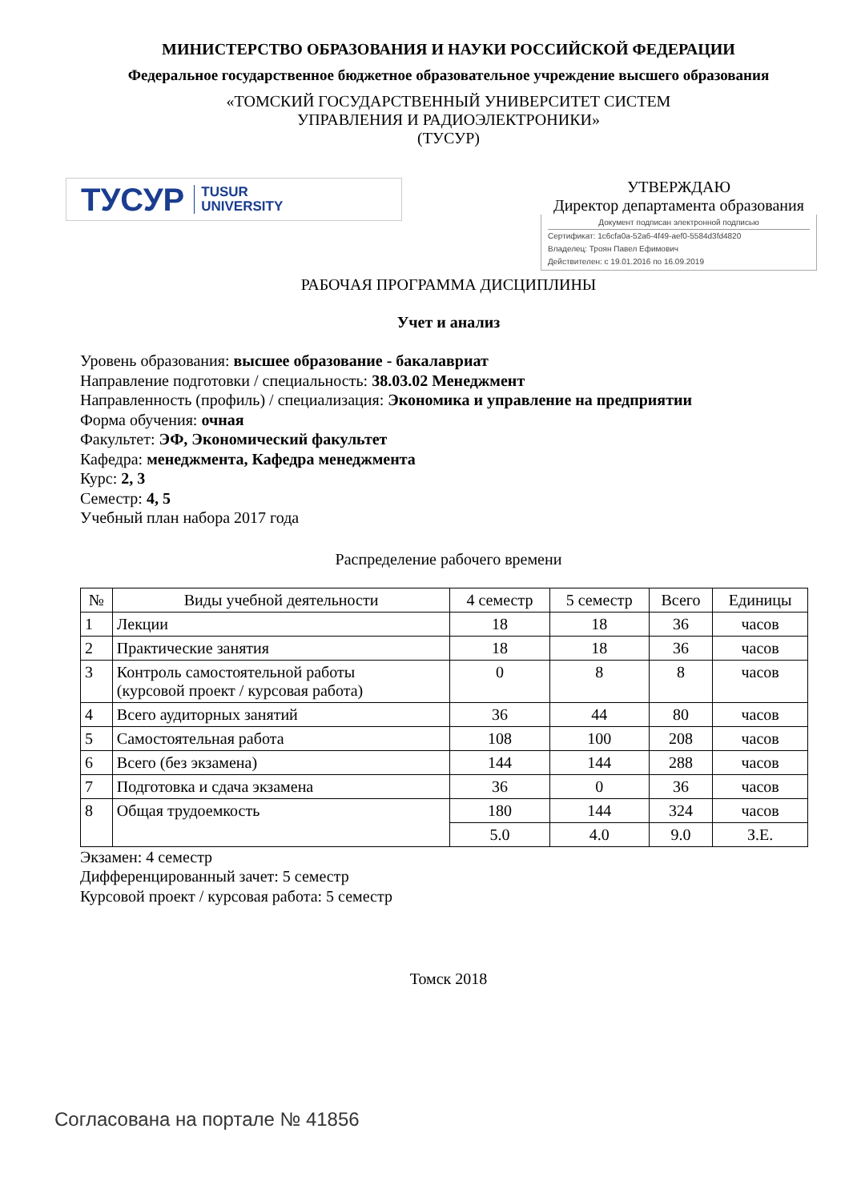МИНИСТЕРСТВО ОБРАЗОВАНИЯ И НАУКИ РОССИЙСКОЙ ФЕДЕРАЦИИ
Федеральное государственное бюджетное образовательное учреждение высшего образования
«ТОМСКИЙ ГОСУДАРСТВЕННЫЙ УНИВЕРСИТЕТ СИСТЕМ
УПРАВЛЕНИЯ И РАДИОЭЛЕКТРОНИКИ»
(ТУСУР)
ТУСУР TUSUR
UNIVERSITY
УТВЕРЖДАЮ
Директор департамента образования
Документ подписан электронной подписью
Сертификат: 1c6cfa0a-52a6-4f49-aef0-5584d3fd4820
Владелец: Троян Павел Ефимович
Действителен: с 19.01.2016 по 16.09.2019
РАБОЧАЯ ПРОГРАММА ДИСЦИПЛИНЫ
Учет и анализ
Уровень образования: высшее образование - бакалавриат
Направление подготовки / специальность: 38.03.02 Менеджмент
Направленность (профиль) / специализация: Экономика и управление на предприятии
Форма обучения: очная
Факультет: ЭФ, Экономический факультет
Кафедра: менеджмента, Кафедра менеджмента
Курс: 2, 3
Семестр: 4, 5
Учебный план набора 2017 года
Распределение рабочего времени
| № | Виды учебной деятельности | 4 семестр | 5 семестр | Всего | Единицы |
| --- | --- | --- | --- | --- | --- |
| 1 | Лекции | 18 | 18 | 36 | часов |
| 2 | Практические занятия | 18 | 18 | 36 | часов |
| 3 | Контроль самостоятельной работы (курсовой проект / курсовая работа) | 0 | 8 | 8 | часов |
| 4 | Всего аудиторных занятий | 36 | 44 | 80 | часов |
| 5 | Самостоятельная работа | 108 | 100 | 208 | часов |
| 6 | Всего (без экзамена) | 144 | 144 | 288 | часов |
| 7 | Подготовка и сдача экзамена | 36 | 0 | 36 | часов |
| 8 | Общая трудоемкость | 180 | 144 | 324 | часов |
| | | 5.0 | 4.0 | 9.0 | З.Е. |
Экзамен: 4 семестр
Дифференцированный зачет: 5 семестр
Курсовой проект / курсовая работа: 5 семестр
Томск 2018
Согласована на портале № 41856